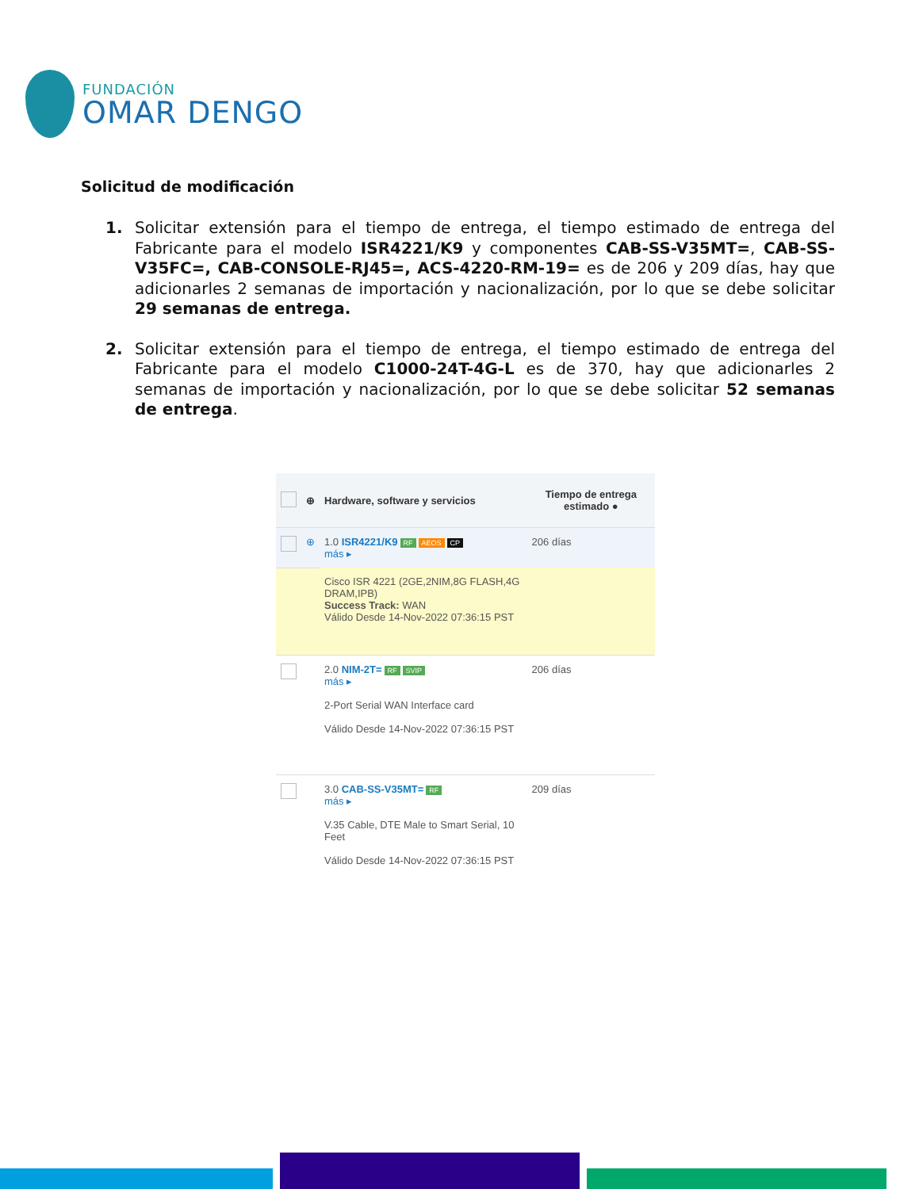FUNDACIÓN
OMAR DENGO
Solicitud de modificación
1. Solicitar extensión para el tiempo de entrega, el tiempo estimado de entrega del Fabricante para el modelo ISR4221/K9 y componentes CAB-SS-V35MT=, CAB-SS-V35FC=, CAB-CONSOLE-RJ45=, ACS-4220-RM-19= es de 206 y 209 días, hay que adicionarles 2 semanas de importación y nacionalización, por lo que se debe solicitar 29 semanas de entrega.
2. Solicitar extensión para el tiempo de entrega, el tiempo estimado de entrega del Fabricante para el modelo C1000-24T-4G-L es de 370, hay que adicionarles 2 semanas de importación y nacionalización, por lo que se debe solicitar 52 semanas de entrega.
| | ⊕ | Hardware, software y servicios | Tiempo de entrega estimado ● |
| --- | --- | --- | --- |
| | ⊕ | 1.0 ISR4221/K9 RF AEOS CP más ▸ | 206 días |
| | | Cisco ISR 4221 (2GE,2NIM,8G FLASH,4G DRAM,IPB) Success Track: WAN Válido Desde 14-Nov-2022 07:36:15 PST | |
| | | 2.0 NIM-2T= RF SVIP más ▸ 2-Port Serial WAN Interface card Válido Desde 14-Nov-2022 07:36:15 PST | 206 días |
| | | 3.0 CAB-SS-V35MT= RF más ▸ V.35 Cable, DTE Male to Smart Serial, 10 Feet Válido Desde 14-Nov-2022 07:36:15 PST | 209 días |